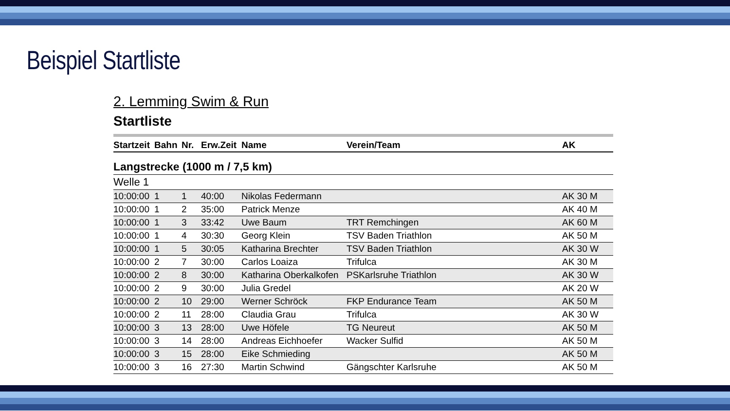Beispiel Startliste
2. Lemming Swim & Run
Startliste
| Startzeit | Bahn | Nr. | Erw.Zeit | Name | Verein/Team | AK |
| --- | --- | --- | --- | --- | --- | --- |
| Langstrecke (1000 m / 7,5 km) | | | | | | |
| Welle 1 | | | | | | |
| 10:00:00 | 1 | 1 | 40:00 | Nikolas Federmann | | AK 30 M |
| 10:00:00 | 1 | 2 | 35:00 | Patrick Menze | | AK 40 M |
| 10:00:00 | 1 | 3 | 33:42 | Uwe Baum | TRT Remchingen | AK 60 M |
| 10:00:00 | 1 | 4 | 30:30 | Georg Klein | TSV Baden Triathlon | AK 50 M |
| 10:00:00 | 1 | 5 | 30:05 | Katharina Brechter | TSV Baden Triathlon | AK 30 W |
| 10:00:00 | 2 | 7 | 30:00 | Carlos Loaiza | Trifulca | AK 30 M |
| 10:00:00 | 2 | 8 | 30:00 | Katharina Oberkalkofen | PSKarlsruhe Triathlon | AK 30 W |
| 10:00:00 | 2 | 9 | 30:00 | Julia Gredel | | AK 20 W |
| 10:00:00 | 2 | 10 | 29:00 | Werner Schröck | FKP Endurance Team | AK 50 M |
| 10:00:00 | 2 | 11 | 28:00 | Claudia Grau | Trifulca | AK 30 W |
| 10:00:00 | 3 | 13 | 28:00 | Uwe Höfele | TG Neureut | AK 50 M |
| 10:00:00 | 3 | 14 | 28:00 | Andreas Eichhoefer | Wacker Sulfid | AK 50 M |
| 10:00:00 | 3 | 15 | 28:00 | Eike Schmieding | | AK 50 M |
| 10:00:00 | 3 | 16 | 27:30 | Martin Schwind | Gängschter Karlsruhe | AK 50 M |